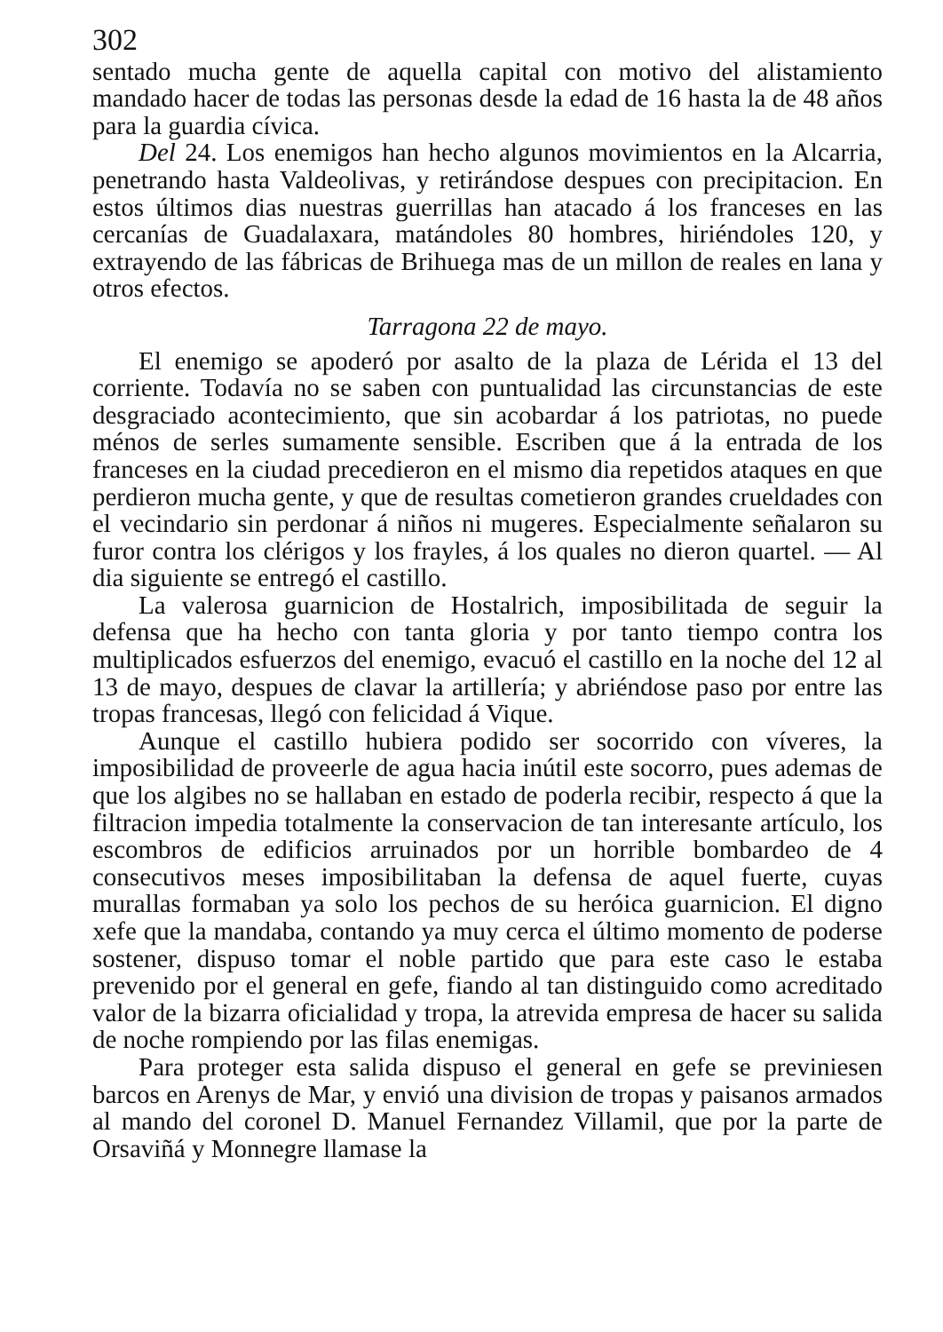302
sentado mucha gente de aquella capital con motivo del alistamiento mandado hacer de todas las personas desde la edad de 16 hasta la de 48 años para la guardia cívica.
Del 24. Los enemigos han hecho algunos movimientos en la Alcarria, penetrando hasta Valdeolivas, y retirándose despues con precipitacion. En estos últimos dias nuestras guerrillas han atacado á los franceses en las cercanías de Guadalaxara, matándoles 80 hombres, hiriéndoles 120, y extrayendo de las fábricas de Brihuega mas de un millon de reales en lana y otros efectos.
Tarragona 22 de mayo.
El enemigo se apoderó por asalto de la plaza de Lérida el 13 del corriente. Todavía no se saben con puntualidad las circunstancias de este desgraciado acontecimiento, que sin acobardar á los patriotas, no puede ménos de serles sumamente sensible. Escriben que á la entrada de los franceses en la ciudad precedieron en el mismo dia repetidos ataques en que perdieron mucha gente, y que de resultas cometieron grandes crueldades con el vecindario sin perdonar á niños ni mugeres. Especialmente señalaron su furor contra los clérigos y los frayles, á los quales no dieron quartel. — Al dia siguiente se entregó el castillo.
La valerosa guarnicion de Hostalrich, imposibilitada de seguir la defensa que ha hecho con tanta gloria y por tanto tiempo contra los multiplicados esfuerzos del enemigo, evacuó el castillo en la noche del 12 al 13 de mayo, despues de clavar la artillería; y abriéndose paso por entre las tropas francesas, llegó con felicidad á Vique.
Aunque el castillo hubiera podido ser socorrido con víveres, la imposibilidad de proveerle de agua hacia inútil este socorro, pues ademas de que los algibes no se hallaban en estado de poderla recibir, respecto á que la filtracion impedia totalmente la conservacion de tan interesante artículo, los escombros de edificios arruinados por un horrible bombardeo de 4 consecutivos meses imposibilitaban la defensa de aquel fuerte, cuyas murallas formaban ya solo los pechos de su heróica guarnicion. El digno xefe que la mandaba, contando ya muy cerca el último momento de poderse sostener, dispuso tomar el noble partido que para este caso le estaba prevenido por el general en gefe, fiando al tan distinguido como acreditado valor de la bizarra oficialidad y tropa, la atrevida empresa de hacer su salida de noche rompiendo por las filas enemigas.
Para proteger esta salida dispuso el general en gefe se previniesen barcos en Arenys de Mar, y envió una division de tropas y paisanos armados al mando del coronel D. Manuel Fernandez Villamil, que por la parte de Orsaviñá y Monnegre llamase la